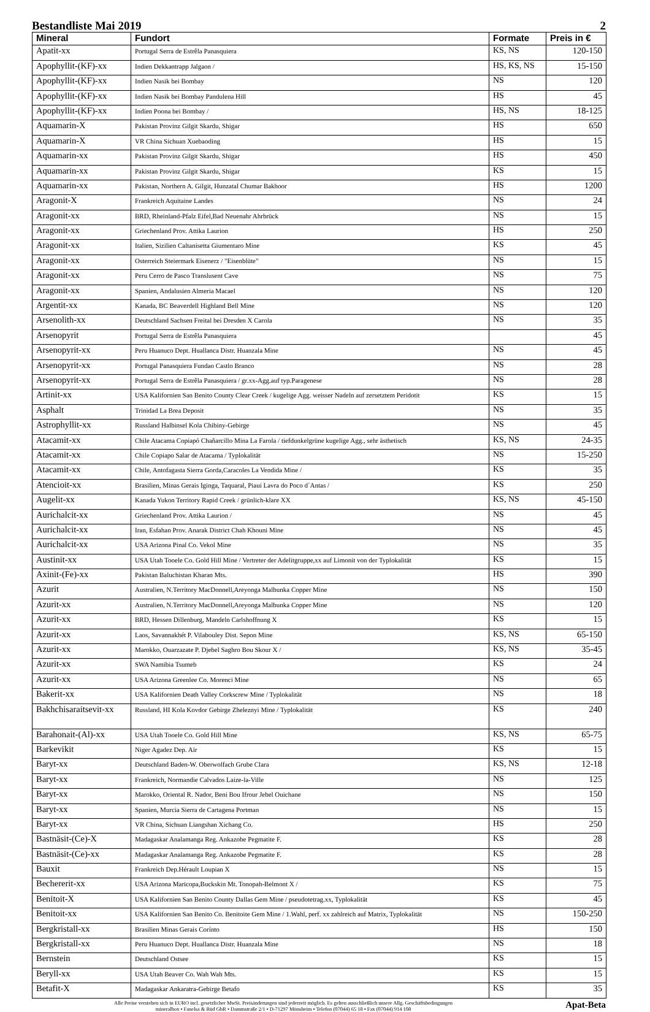Bestandliste Mai 2019 2
| Mineral | Fundort | Formate | Preis in € |
| --- | --- | --- | --- |
| Apatit-xx | Portugal Serra de Estrêla Panasquiera | KS, NS | 120-150 |
| Apophyllit-(KF)-xx | Indien Dekkantrapp Jalgaon / | HS, KS, NS | 15-150 |
| Apophyllit-(KF)-xx | Indien Nasik bei Bombay | NS | 120 |
| Apophyllit-(KF)-xx | Indien Nasik bei Bombay Pandulena Hill | HS | 45 |
| Apophyllit-(KF)-xx | Indien Poona bei Bombay / | HS, NS | 18-125 |
| Aquamarin-X | Pakistan Provinz Gilgit Skardu, Shigar | HS | 650 |
| Aquamarin-X | VR China Sichuan Xuebaoding | HS | 15 |
| Aquamarin-xx | Pakistan Provinz Gilgit Skardu, Shigar | HS | 450 |
| Aquamarin-xx | Pakistan Provinz Gilgit Skardu, Shigar | KS | 15 |
| Aquamarin-xx | Pakistan, Northern A. Gilgit, Hunzatal Chumar Bakhoor | HS | 1200 |
| Aragonit-X | Frankreich Aquitaine Landes | NS | 24 |
| Aragonit-xx | BRD, Rheinland-Pfalz Eifel,Bad Neuenahr Ahrbrück | NS | 15 |
| Aragonit-xx | Griechenland Prov. Attika Laurion | HS | 250 |
| Aragonit-xx | Italien, Sizilien Caltanisetta Giumentaro Mine | KS | 45 |
| Aragonit-xx | Osterreich Steiermark Eisenerz / "Eisenblüte" | NS | 15 |
| Aragonit-xx | Peru Cerro de Pasco Translusent Cave | NS | 75 |
| Aragonit-xx | Spanien, Andalusien Almeria Macael | NS | 120 |
| Argentit-xx | Kanada, BC Beaverdell Highland Bell Mine | NS | 120 |
| Arsenolith-xx | Deutschland Sachsen Freital bei Dresden X Carola | NS | 35 |
| Arsenopyrit | Portugal Serra de Estrêla Panasquiera | | 45 |
| Arsenopyrit-xx | Peru Huanuco Dept. Huallanca Distr. Huanzala Mine | NS | 45 |
| Arsenopyrit-xx | Portugal Panasquiera Fundao Castlo Branco | NS | 28 |
| Arsenopyrit-xx | Portugal Serra de Estrêla Panasquiera / gr.xx-Agg.auf typ.Paragenese | NS | 28 |
| Artinit-xx | USA Kalifornien San Benito County Clear Creek / kugelige Agg. weisser Nadeln auf zersetztem Peridotit | KS | 15 |
| Asphalt | Trinidad La Brea Deposit | NS | 35 |
| Astrophyllit-xx | Russland Halbinsel Kola Chibiny-Gebirge | NS | 45 |
| Atacamit-xx | Chile Atacama Copiapó Chañarcillo Mina La Farola / tiefdunkelgrüne kugelige Agg., sehr ästhetisch | KS, NS | 24-35 |
| Atacamit-xx | Chile Copiapo Salar de Atacama / Typlokalität | NS | 15-250 |
| Atacamit-xx | Chile, Antofagasta Sierra Gorda,Caracoles La Vendida Mine / | KS | 35 |
| Atencioit-xx | Brasilien, Minas Gerais Iginga, Taquaral, Piaui Lavra do Poco d´Antas / | KS | 250 |
| Augelit-xx | Kanada Yukon Territory Rapid Creek / grünlich-klare XX | KS, NS | 45-150 |
| Aurichalcit-xx | Griechenland Prov. Attika Laurion / | NS | 45 |
| Aurichalcit-xx | Iran, Esfahan Prov. Anarak District Chah Khouni Mine | NS | 45 |
| Aurichalcit-xx | USA Arizona Pinal Co. Vekol Mine | NS | 35 |
| Austinit-xx | USA Utah Tooele Co. Gold Hill Mine / Vertreter der Adelitgruppe,xx auf Limonit von der Typlokalität | KS | 15 |
| Axinit-(Fe)-xx | Pakistan Baluchistan Kharan Mts. | HS | 390 |
| Azurit | Australien, N.Territory MacDonnell,Areyonga Malbunka Copper Mine | NS | 150 |
| Azurit-xx | Australien, N.Territory MacDonnell,Areyonga Malbunka Copper Mine | NS | 120 |
| Azurit-xx | BRD, Hessen Dillenburg, Mandeln Carlshoffnung X | KS | 15 |
| Azurit-xx | Laos, Savannakhét P. Vilabouley Dist. Sepon Mine | KS, NS | 65-150 |
| Azurit-xx | Marokko, Ouarzazate P. Djebel Saghro Bou Skour X / | KS, NS | 35-45 |
| Azurit-xx | SWA Namibia Tsumeb | KS | 24 |
| Azurit-xx | USA Arizona Greenlee Co. Morenci Mine | NS | 65 |
| Bakerit-xx | USA Kalifornien Death Valley Corkscrew Mine / Typlokalität | NS | 18 |
| Bakhchisaraitsevit-xx | Russland, HI Kola Kovdor Gebirge Zheleznyi Mine / Typlokalität | KS | 240 |
| Barahonait-(Al)-xx | USA Utah Tooele Co. Gold Hill Mine | KS, NS | 65-75 |
| Barkevikit | Niger Agadez Dep. Aïr | KS | 15 |
| Baryt-xx | Deutschland Baden-W. Oberwolfach Grube Clara | KS, NS | 12-18 |
| Baryt-xx | Frankreich, Normandie Calvados Laize-la-Ville | NS | 125 |
| Baryt-xx | Marokko, Oriental R. Nador, Beni Bou Ifrour Jebel Ouichane | NS | 150 |
| Baryt-xx | Spanien, Murcia Sierra de Cartagena Portman | NS | 15 |
| Baryt-xx | VR China, Sichuan Liangshan Xichang Co. | HS | 250 |
| Bastnäsit-(Ce)-X | Madagaskar Analamanga Reg. Ankazobe Pegmatite F. | KS | 28 |
| Bastnäsit-(Ce)-xx | Madagaskar Analamanga Reg. Ankazobe Pegmatite F. | KS | 28 |
| Bauxit | Frankreich Dep.Hérault Loupian X | NS | 15 |
| Bechererit-xx | USA Arizona Maricopa,Buckskin Mt. Tonopah-Belmont X / | KS | 75 |
| Benitoit-X | USA Kalifornien San Benito County Dallas Gem Mine / pseudotetrag.xx, Typlokalität | KS | 45 |
| Benitoit-xx | USA Kalifornien San Benito Co. Benitoite Gem Mine / 1.Wahl, perf. xx zahlreich auf Matrix, Typlokalität | NS | 150-250 |
| Bergkristall-xx | Brasilien Minas Gerais Coríntо | HS | 150 |
| Bergkristall-xx | Peru Huanuco Dept. Huallanca Distr. Huanzala Mine | NS | 18 |
| Bernstein | Deutschland Ostsee | KS | 15 |
| Beryll-xx | USA Utah Beaver Co. Wah Wah Mts. | KS | 15 |
| Betafit-X | Madagaskar Ankaratra-Gebirge Betafo | KS | 35 |
Alle Preise verstehen sich in EURO incl. gesetzlicher MwSt. Preisänderungen sind jederzeit möglich. Es gelten ausschließlich unsere Allg. Geschäftsbedingungen
mineralbox • Fanelsa & Rüd GbR • Dammstraße 2/1 • D-71297 Mönsheim • Telefon (07044) 65 18 • Fax (07044) 914 108
Apat-Beta